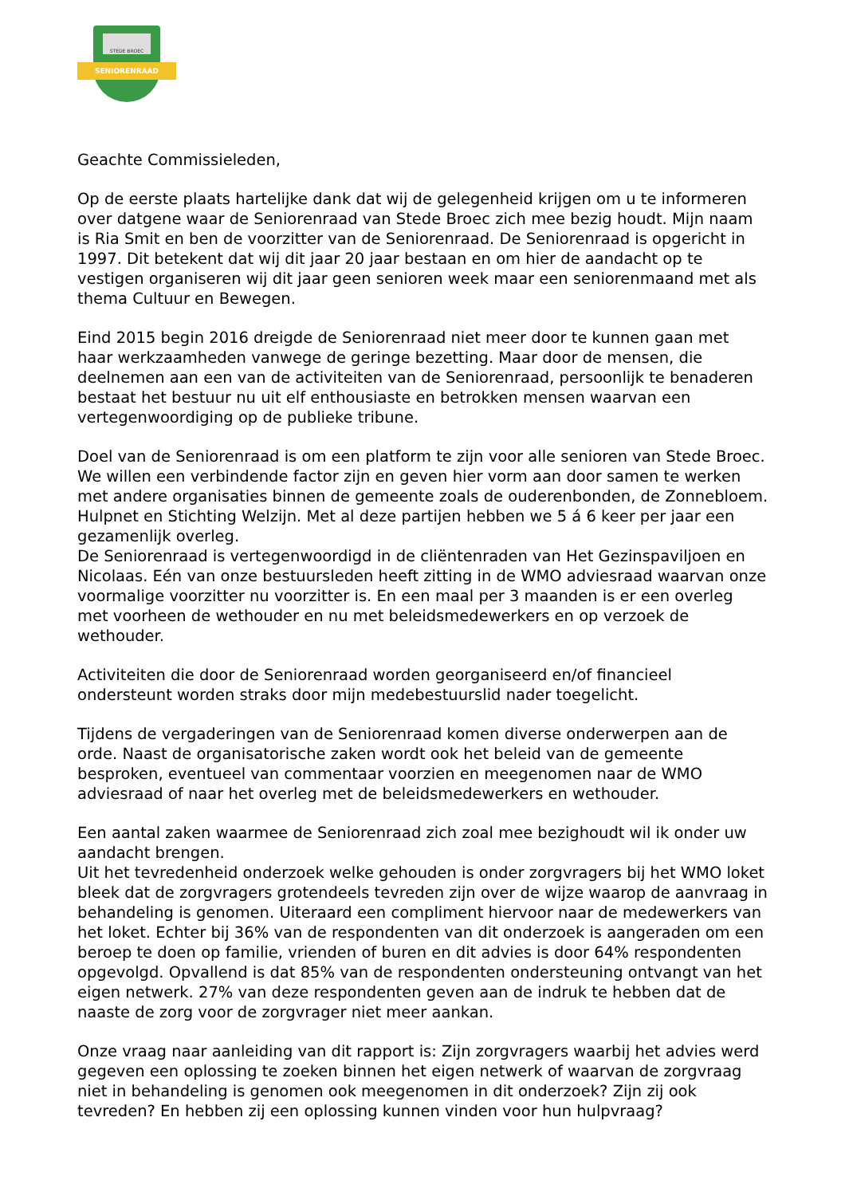STEDE BROEC
SENIORENRAAD
Geachte Commissieleden,
Op de eerste plaats hartelijke dank dat wij de gelegenheid krijgen om u te informeren over datgene waar de Seniorenraad van Stede Broec zich mee bezig houdt. Mijn naam is Ria Smit en ben de voorzitter van de Seniorenraad. De Seniorenraad is opgericht in 1997. Dit betekent dat wij dit jaar 20 jaar bestaan en om hier de aandacht op te vestigen organiseren wij dit jaar geen senioren week maar een seniorenmaand met als thema Cultuur en Bewegen.
Eind 2015 begin 2016 dreigde de Seniorenraad niet meer door te kunnen gaan met haar werkzaamheden vanwege de geringe bezetting. Maar door de mensen, die deelnemen aan een van de activiteiten van de Seniorenraad, persoonlijk te benaderen bestaat het bestuur nu uit elf enthousiaste en betrokken mensen waarvan een vertegenwoordiging op de publieke tribune.
Doel van de Seniorenraad is om een platform te zijn voor alle senioren van Stede Broec. We willen een verbindende factor zijn en geven hier vorm aan door samen te werken met andere organisaties binnen de gemeente zoals de ouderenbonden, de Zonnebloem. Hulpnet en Stichting Welzijn. Met al deze partijen hebben we 5 á 6 keer per jaar een gezamenlijk overleg.
De Seniorenraad is vertegenwoordigd in de cliëntenraden van Het Gezinspaviljoen en Nicolaas. Eén van onze bestuursleden heeft zitting in de WMO adviesraad waarvan onze voormalige voorzitter nu voorzitter is. En een maal per 3 maanden is er een overleg met voorheen de wethouder en nu met beleidsmedewerkers en op verzoek de wethouder.
Activiteiten die door de Seniorenraad worden georganiseerd en/of financieel ondersteunt worden straks door mijn medebestuurslid nader toegelicht.
Tijdens de vergaderingen van de Seniorenraad komen diverse onderwerpen aan de orde. Naast de organisatorische zaken wordt ook het beleid van de gemeente besproken, eventueel van commentaar voorzien en meegenomen naar de WMO adviesraad of naar het overleg met de beleidsmedewerkers en wethouder.
Een aantal zaken waarmee de Seniorenraad zich zoal mee bezighoudt wil ik onder uw aandacht brengen.
Uit het tevredenheid onderzoek welke gehouden is onder zorgvragers bij het WMO loket bleek dat de zorgvragers grotendeels tevreden zijn over de wijze waarop de aanvraag in behandeling is genomen. Uiteraard een compliment hiervoor naar de medewerkers van het loket. Echter bij 36% van de respondenten van dit onderzoek is aangeraden om een beroep te doen op familie, vrienden of buren en dit advies is door 64% respondenten opgevolgd. Opvallend is dat 85% van de respondenten ondersteuning ontvangt van het eigen netwerk. 27% van deze respondenten geven aan de indruk te hebben dat de naaste de zorg voor de zorgvrager niet meer aankan.
Onze vraag naar aanleiding van dit rapport is: Zijn zorgvragers waarbij het advies werd gegeven een oplossing te zoeken binnen het eigen netwerk of waarvan de zorgvraag niet in behandeling is genomen ook meegenomen in dit onderzoek? Zijn zij ook tevreden? En hebben zij een oplossing kunnen vinden voor hun hulpvraag?